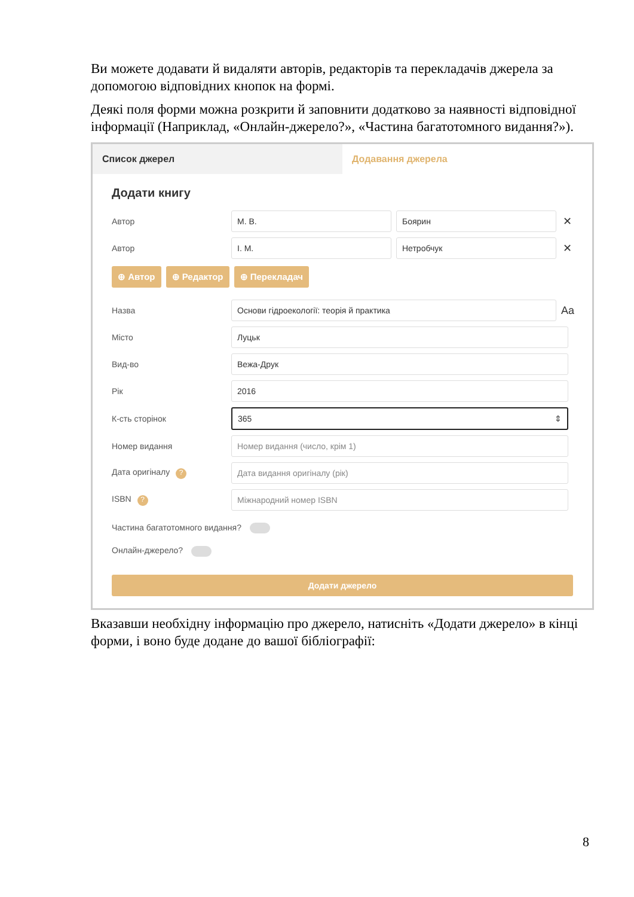Ви можете додавати й видаляти авторів, редакторів та перекладачів джерела за допомогою відповідних кнопок на формі.
Деякі поля форми можна розкрити й заповнити додатково за наявності відповідної інформації (Наприклад, «Онлайн-джерело?», «Частина багатотомного видання?»).
Список джерел Додавання джерела
Додати книгу
Автор
М. В. Боярин
✕
Автор
І. М. Нетробчук
✕
⊕ Автор ⊕ Редактор ⊕ Перекладач
Назва
Основи гідроекології: теорія й практика
Aa
Місто
Луцьк
Вид-во
Вежа-Друк
Рік
2016
К-сть сторінок
365 ⇕
Номер видання
Номер видання (число, крім 1)
Дата оригіналу ?
Дата видання оригіналу (рік)
ISBN ?
Міжнародний номер ISBN
Частина багатотомного видання?
Онлайн-джерело?
Додати джерело
Вказавши необхідну інформацію про джерело, натисніть «Додати джерело» в кінці форми, і воно буде додане до вашої бібліографії:
8